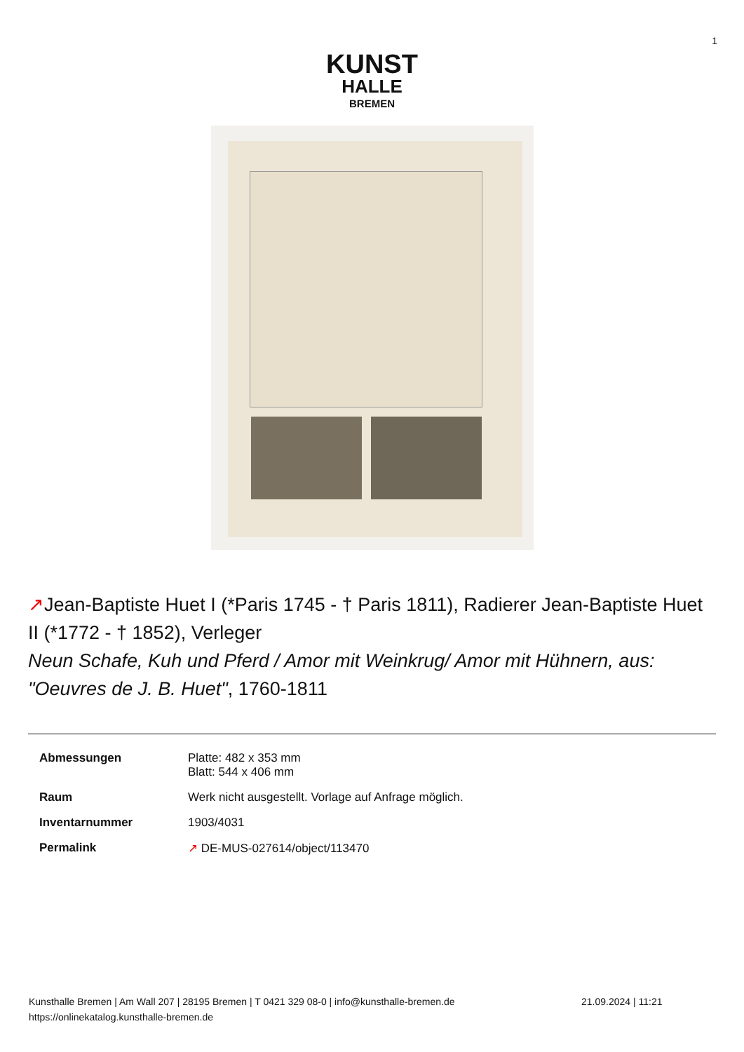1
KUNST
HALLE
BREMEN
↗Jean-Baptiste Huet I (*Paris 1745 - † Paris 1811), Radierer Jean-Baptiste Huet II (*1772 - † 1852), Verleger
Neun Schafe, Kuh und Pferd / Amor mit Weinkrug/ Amor mit Hühnern, aus: "Oeuvres de J. B. Huet", 1760-1811
| Abmessungen | Platte: 482 x 353 mm Blatt: 544 x 406 mm |
| Raum | Werk nicht ausgestellt. Vorlage auf Anfrage möglich. |
| Inventarnummer | 1903/4031 |
| Permalink | ↗ DE-MUS-027614/object/113470 |
Kunsthalle Bremen | Am Wall 207 | 28195 Bremen | T 0421 329 08-0 | info@kunsthalle-bremen.de 21.09.2024 | 11:21
https://onlinekatalog.kunsthalle-bremen.de